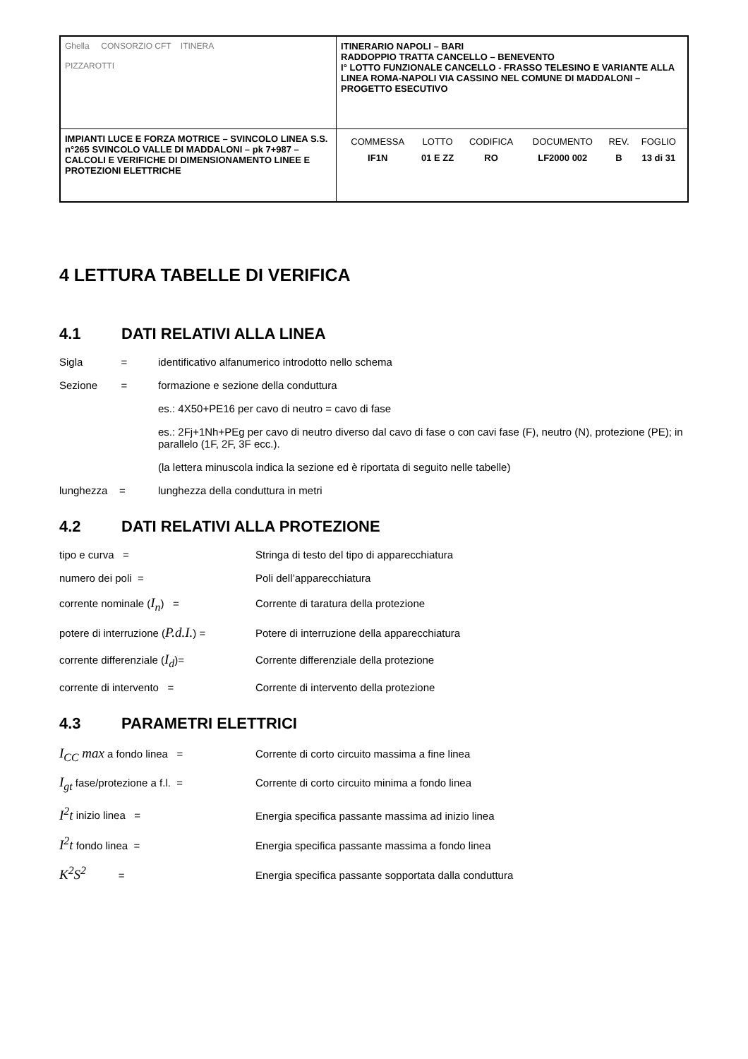| Ghella CONSORZIO CFT ITINERA PIZZAROTTI | ITINERARIO NAPOLI – BARI RADDOPPIO TRATTA CANCELLO – BENEVENTO I° LOTTO FUNZIONALE CANCELLO - FRASSO TELESINO E VARIANTE ALLA LINEA ROMA-NAPOLI VIA CASSINO NEL COMUNE DI MADDALONI – PROGETTO ESECUTIVO |
| IMPIANTI LUCE E FORZA MOTRICE – SVINCOLO LINEA S.S. n°265 SVINCOLO VALLE DI MADDALONI – pk 7+987 –CALCOLI E VERIFICHE DI DIMENSIONAMENTO LINEE E PROTEZIONI ELETTRICHE | / COMMESSA / LOTTO / CODIFICA / DOCUMENTO / REV. / FOGLIO / / IF1N / 01 E ZZ / RO / LF2000 002 / B / 13 di 31 / |
4 LETTURA TABELLE DI VERIFICA
4.1 DATI RELATIVI ALLA LINEA
Sigla =
identificativo alfanumerico introdotto nello schema
Sezione =
formazione e sezione della conduttura
es.: 4X50+PE16 per cavo di neutro = cavo di fase
es.: 2Fj+1Nh+PEg per cavo di neutro diverso dal cavo di fase o con cavi fase (F), neutro (N), protezione (PE); in parallelo (1F, 2F, 3F ecc.).
(la lettera minuscola indica la sezione ed è riportata di seguito nelle tabelle)
lunghezza = lunghezza della conduttura in metri
4.2 DATI RELATIVI ALLA PROTEZIONE
tipo e curva = Stringa di testo del tipo di apparecchiatura
numero dei poli = Poli dell’apparecchiatura
corrente nominale (I<sub>n</sub>) = Corrente di taratura della protezione
potere di interruzione (P.d.I.) =
Potere di interruzione della apparecchiatura
corrente differenziale (I<sub>d</sub>)= Corrente differenziale della protezione
corrente di intervento = Corrente di intervento della protezione
4.3 PARAMETRI ELETTRICI
I<sub>CC</sub> max a fondo linea = Corrente di corto circuito massima a fine linea
I<sub>gt</sub> fase/protezione a f.l. = Corrente di corto circuito minima a fondo linea
I<sup>2</sup>t inizio linea = Energia specifica passante massima ad inizio linea
I<sup>2</sup>t fondo linea = Energia specifica passante massima a fondo linea
K<sup>2</sup>S<sup>2</sup> = Energia specifica passante sopportata dalla conduttura